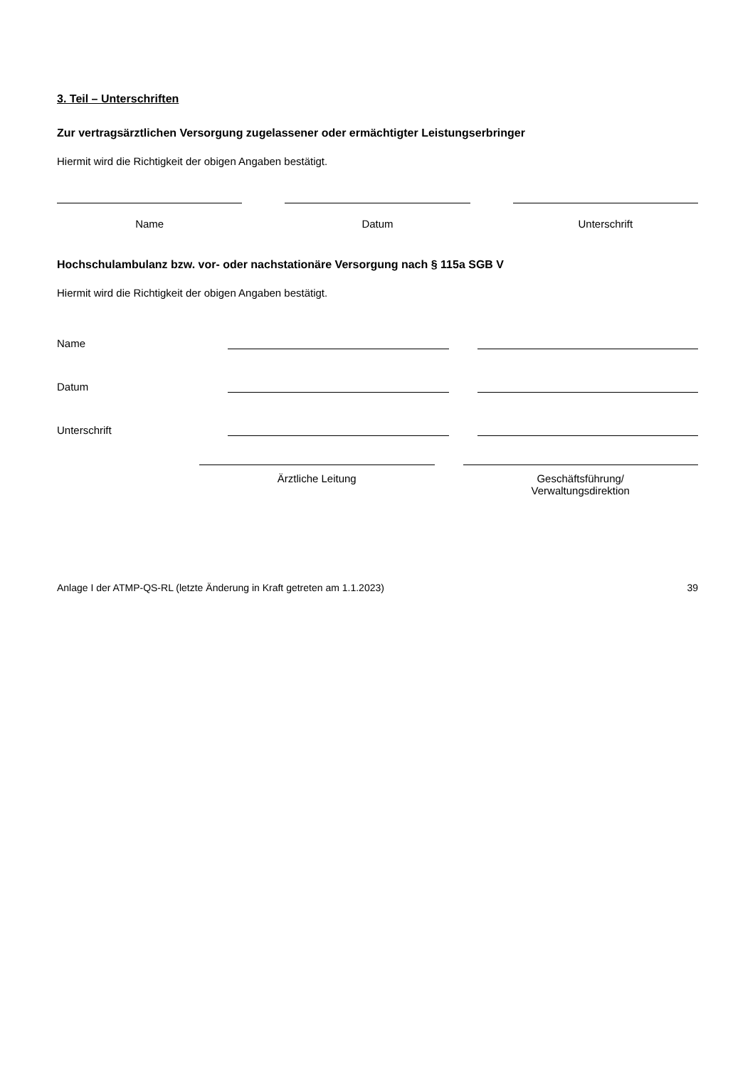3. Teil – Unterschriften
Zur vertragsärztlichen Versorgung zugelassener oder ermächtigter Leistungserbringer
Hiermit wird die Richtigkeit der obigen Angaben bestätigt.
Name Datum Unterschrift
Hochschulambulanz bzw. vor- oder nachstationäre Versorgung nach § 115a SGB V
Hiermit wird die Richtigkeit der obigen Angaben bestätigt.
Name
Datum
Unterschrift
Ärztliche Leitung Geschäftsführung/
Verwaltungsdirektion
Anlage I der ATMP-QS-RL (letzte Änderung in Kraft getreten am 1.1.2023) 39